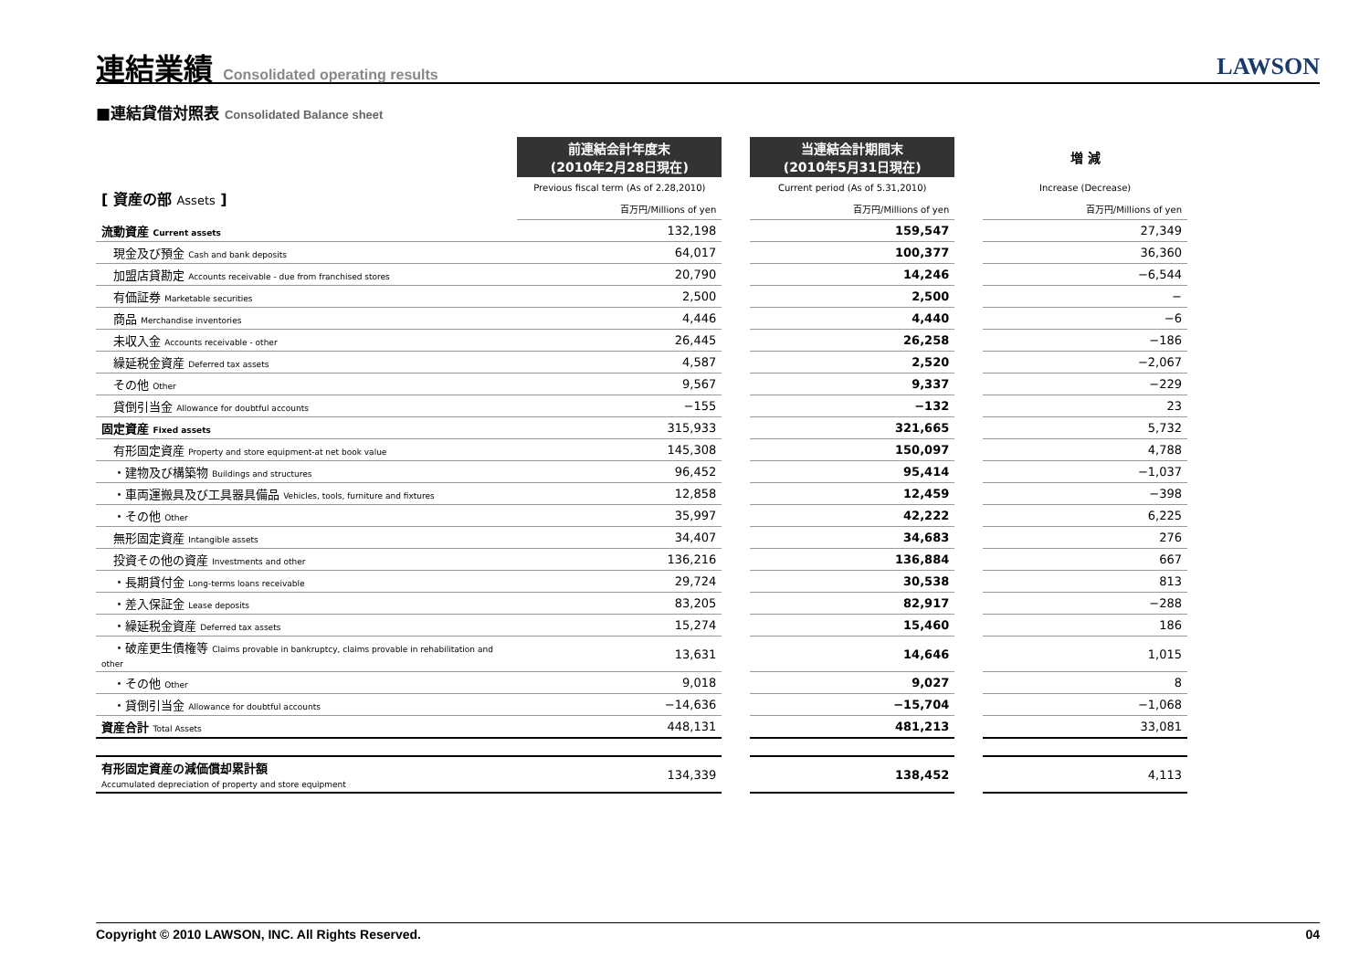連結業績 Consolidated operating results
LAWSON
■連結貸借対照表 Consolidated Balance sheet
| | 前連結会計年度末 (2010年2月28日現在) | | 当連結会計期間末 (2010年5月31日現在) | | 増 減 |
| --- | --- | --- | --- | --- | --- |
| [ 資産の部 Assets ] | Previous fiscal term (As of 2.28,2010) | | Current period (As of 5.31,2010) | | Increase (Decrease) |
| | 百万円/Millions of yen | | 百万円/Millions of yen | | 百万円/Millions of yen |
| 流動資産 Current assets | 132,198 | | 159,547 | | 27,349 |
| 現金及び預金 Cash and bank deposits | 64,017 | | 100,377 | | 36,360 |
| 加盟店貸勘定 Accounts receivable - due from franchised stores | 20,790 | | 14,246 | | −6,544 |
| 有価証券 Marketable securities | 2,500 | | 2,500 | | − |
| 商品 Merchandise inventories | 4,446 | | 4,440 | | −6 |
| 未収入金 Accounts receivable - other | 26,445 | | 26,258 | | −186 |
| 繰延税金資産 Deferred tax assets | 4,587 | | 2,520 | | −2,067 |
| その他 Other | 9,567 | | 9,337 | | −229 |
| 貸倒引当金 Allowance for doubtful accounts | −155 | | −132 | | 23 |
| 固定資産 Fixed assets | 315,933 | | 321,665 | | 5,732 |
| 有形固定資産 Property and store equipment-at net book value | 145,308 | | 150,097 | | 4,788 |
| ・建物及び構築物 Buildings and structures | 96,452 | | 95,414 | | −1,037 |
| ・車両運搬具及び工具器具備品 Vehicles, tools, furniture and fixtures | 12,858 | | 12,459 | | −398 |
| ・その他 Other | 35,997 | | 42,222 | | 6,225 |
| 無形固定資産 Intangible assets | 34,407 | | 34,683 | | 276 |
| 投資その他の資産 Investments and other | 136,216 | | 136,884 | | 667 |
| ・長期貸付金 Long-terms loans receivable | 29,724 | | 30,538 | | 813 |
| ・差入保証金 Lease deposits | 83,205 | | 82,917 | | −288 |
| ・繰延税金資産 Deferred tax assets | 15,274 | | 15,460 | | 186 |
| ・破産更生債権等 Claims provable in bankruptcy, claims provable in rehabilitation and other | 13,631 | | 14,646 | | 1,015 |
| ・その他 Other | 9,018 | | 9,027 | | 8 |
| ・貸倒引当金 Allowance for doubtful accounts | −14,636 | | −15,704 | | −1,068 |
| 資産合計 Total Assets | 448,131 | | 481,213 | | 33,081 |
| 有形固定資産の減価償却累計額 Accumulated depreciation of property and store equipment | 134,339 | | 138,452 | | 4,113 |
Copyright © 2010 LAWSON, INC. All Rights Reserved. 04